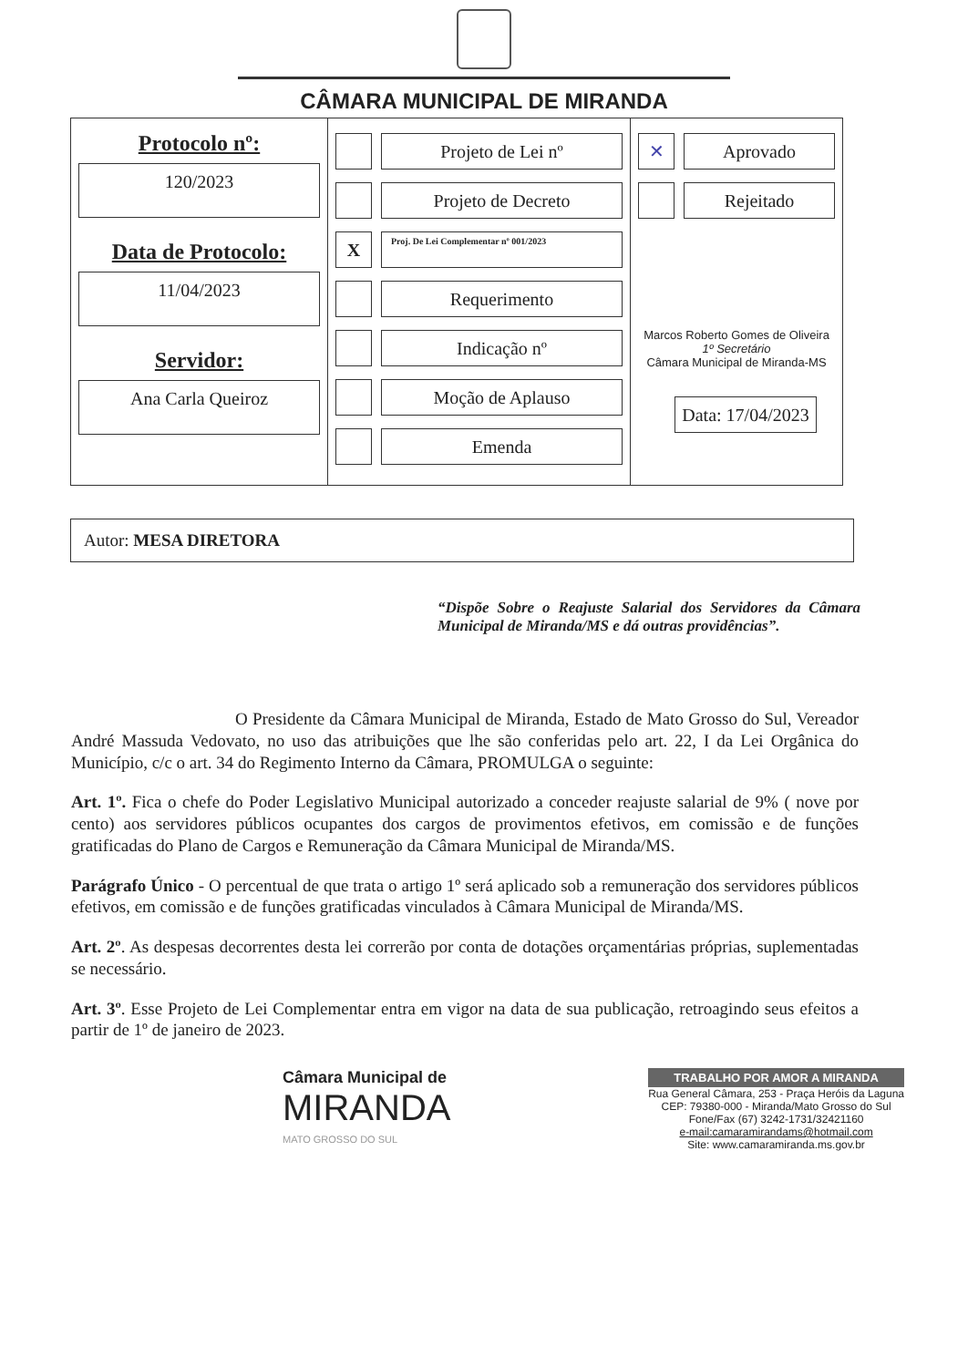CÂMARA MUNICIPAL DE MIRANDA
| Protocolo nº: 120/2023 Data de Protocolo: 11/04/2023 Servidor: Ana Carla Queiroz | Projeto de Lei nº Projeto de Decreto X Proj. De Lei Complementar nº 001/2023 Requerimento Indicação nº Moção de Aplauso Emenda | ✕ Aprovado Rejeitado Marcos Roberto Gomes de Oliveira 1º Secretário Câmara Municipal de Miranda-MS Data: 17/04/2023 |
Autor: MESA DIRETORA
“Dispõe Sobre o Reajuste Salarial dos Servidores da Câmara Municipal de Miranda/MS e dá outras providências”.
O Presidente da Câmara Municipal de Miranda, Estado de Mato Grosso do Sul, Vereador André Massuda Vedovato, no uso das atribuições que lhe são conferidas pelo art. 22, I da Lei Orgânica do Município, c/c o art. 34 do Regimento Interno da Câmara, PROMULGA o seguinte:
Art. 1º. Fica o chefe do Poder Legislativo Municipal autorizado a conceder reajuste salarial de 9% ( nove por cento) aos servidores públicos ocupantes dos cargos de provimentos efetivos, em comissão e de funções gratificadas do Plano de Cargos e Remuneração da Câmara Municipal de Miranda/MS.
Parágrafo Único - O percentual de que trata o artigo 1º será aplicado sob a remuneração dos servidores públicos efetivos, em comissão e de funções gratificadas vinculados à Câmara Municipal de Miranda/MS.
Art. 2º. As despesas decorrentes desta lei correrão por conta de dotações orçamentárias próprias, suplementadas se necessário.
Art. 3º. Esse Projeto de Lei Complementar entra em vigor na data de sua publicação, retroagindo seus efeitos a partir de 1º de janeiro de 2023.
Câmara Municipal de
MIRANDA
MATO GROSSO DO SUL
TRABALHO POR AMOR A MIRANDA
Rua General Câmara, 253 - Praça Heróis da Laguna
CEP: 79380-000 - Miranda/Mato Grosso do Sul
Fone/Fax (67) 3242-1731/32421160
e-mail:camaramirandams@hotmail.com
Site: www.camaramiranda.ms.gov.br